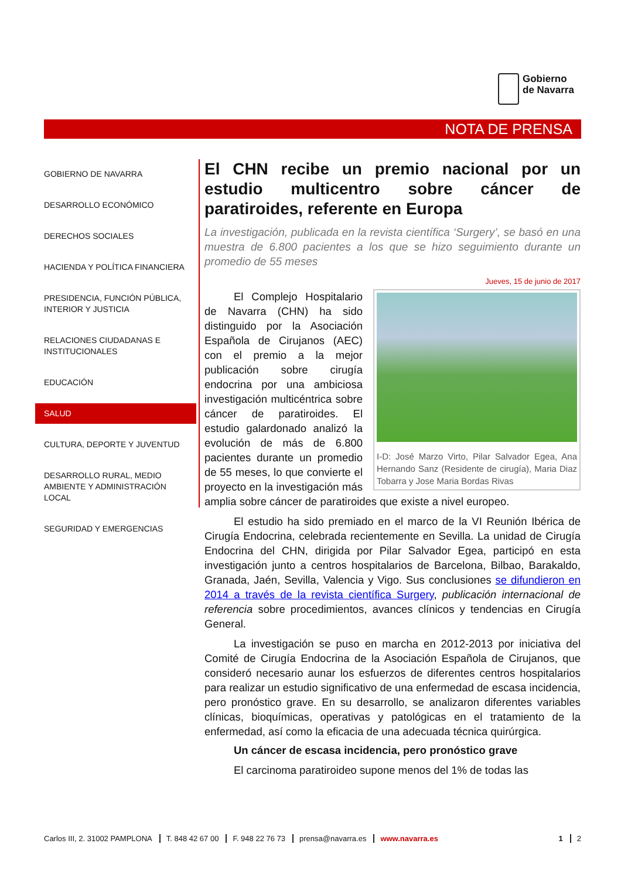Gobierno
de Navarra
NOTA DE PRENSA
GOBIERNO DE NAVARRA
DESARROLLO ECONÓMICO
DERECHOS SOCIALES
HACIENDA Y POLÍTICA FINANCIERA
PRESIDENCIA, FUNCIÓN PÚBLICA, INTERIOR Y JUSTICIA
RELACIONES CIUDADANAS E INSTITUCIONALES
EDUCACIÓN
SALUD
CULTURA, DEPORTE Y JUVENTUD
DESARROLLO RURAL, MEDIO AMBIENTE Y ADMINISTRACIÓN LOCAL
SEGURIDAD Y EMERGENCIAS
El CHN recibe un premio nacional por un estudio multicentro sobre cáncer de paratiroides, referente en Europa
La investigación, publicada en la revista científica ‘Surgery’, se basó en una muestra de 6.800 pacientes a los que se hizo seguimiento durante un promedio de 55 meses
Jueves, 15 de junio de 2017
I-D: José Marzo Virto, Pilar Salvador Egea, Ana Hernando Sanz (Residente de cirugía), Maria Diaz Tobarra y Jose Maria Bordas Rivas
El Complejo Hospitalario de Navarra (CHN) ha sido distinguido por la Asociación Española de Cirujanos (AEC) con el premio a la mejor publicación sobre cirugía endocrina por una ambiciosa investigación multicéntrica sobre cáncer de paratiroides. El estudio galardonado analizó la evolución de más de 6.800 pacientes durante un promedio de 55 meses, lo que convierte el proyecto en la investigación más amplia sobre cáncer de paratiroides que existe a nivel europeo.
El estudio ha sido premiado en el marco de la VI Reunión Ibérica de Cirugía Endocrina, celebrada recientemente en Sevilla. La unidad de Cirugía Endocrina del CHN, dirigida por Pilar Salvador Egea, participó en esta investigación junto a centros hospitalarios de Barcelona, Bilbao, Barakaldo, Granada, Jaén, Sevilla, Valencia y Vigo. Sus conclusiones se difundieron en 2014 a través de la revista científica Surgery, publicación internacional de referencia sobre procedimientos, avances clínicos y tendencias en Cirugía General.
La investigación se puso en marcha en 2012-2013 por iniciativa del Comité de Cirugía Endocrina de la Asociación Española de Cirujanos, que consideró necesario aunar los esfuerzos de diferentes centros hospitalarios para realizar un estudio significativo de una enfermedad de escasa incidencia, pero pronóstico grave. En su desarrollo, se analizaron diferentes variables clínicas, bioquímicas, operativas y patológicas en el tratamiento de la enfermedad, así como la eficacia de una adecuada técnica quirúrgica.
Un cáncer de escasa incidencia, pero pronóstico grave
El carcinoma paratiroideo supone menos del 1% de todas las
Carlos III, 2. 31002 PAMPLONA T. 848 42 67 00 F. 948 22 76 73 prensa@navarra.es www.navarra.es 1 2